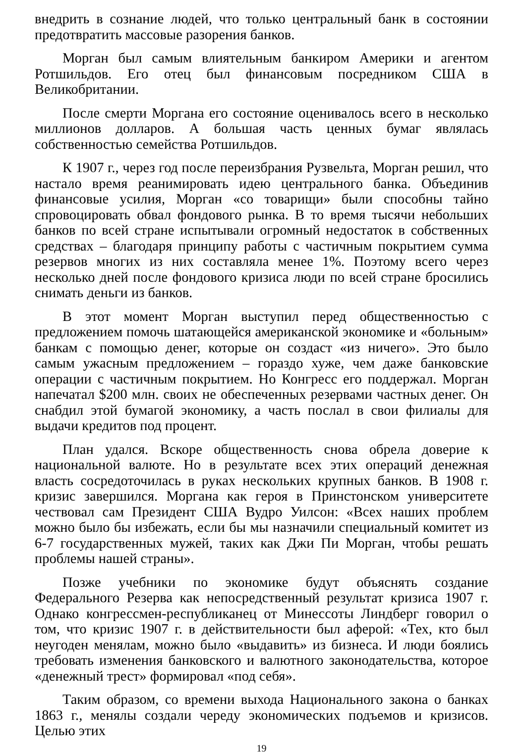внедрить в сознание людей, что только центральный банк в состоянии предотвратить массовые разорения банков.
Морган был самым влиятельным банкиром Америки и агентом Ротшильдов. Его отец был финансовым посредником США в Великобритании.
После смерти Моргана его состояние оценивалось всего в несколько миллионов долларов. А большая часть ценных бумаг являлась собственностью семейства Ротшильдов.
К 1907 г., через год после переизбрания Рузвельта, Морган решил, что настало время реанимировать идею центрального банка. Объединив финансовые усилия, Морган «со товарищи» были способны тайно спровоцировать обвал фондового рынка. В то время тысячи небольших банков по всей стране испытывали огромный недостаток в собственных средствах – благодаря принципу работы с частичным покрытием сумма резервов многих из них составляла менее 1%. Поэтому всего через несколько дней после фондового кризиса люди по всей стране бросились снимать деньги из банков.
В этот момент Морган выступил перед общественностью с предложением помочь шатающейся американской экономике и «больным» банкам с помощью денег, которые он создаст «из ничего». Это было самым ужасным предложением – гораздо хуже, чем даже банковские операции с частичным покрытием. Но Конгресс его поддержал. Морган напечатал $200 млн. своих не обеспеченных резервами частных денег. Он снабдил этой бумагой экономику, а часть послал в свои филиалы для выдачи кредитов под процент.
План удался. Вскоре общественность снова обрела доверие к национальной валюте. Но в результате всех этих операций денежная власть сосредоточилась в руках нескольких крупных банков. В 1908 г. кризис завершился. Моргана как героя в Принстонском университете чествовал сам Президент США Вудро Уилсон: «Всех наших проблем можно было бы избежать, если бы мы назначили специальный комитет из 6-7 государственных мужей, таких как Джи Пи Морган, чтобы решать проблемы нашей страны».
Позже учебники по экономике будут объяснять создание Федерального Резерва как непосредственный результат кризиса 1907 г. Однако конгрессмен-республиканец от Минессоты Линдберг говорил о том, что кризис 1907 г. в действительности был аферой: «Тех, кто был неугоден менялам, можно было «выдавить» из бизнеса. И люди боялись требовать изменения банковского и валютного законодательства, которое «денежный трест» формировал «под себя».
Таким образом, со времени выхода Национального закона о банках 1863 г., менялы создали череду экономических подъемов и кризисов. Целью этих
19